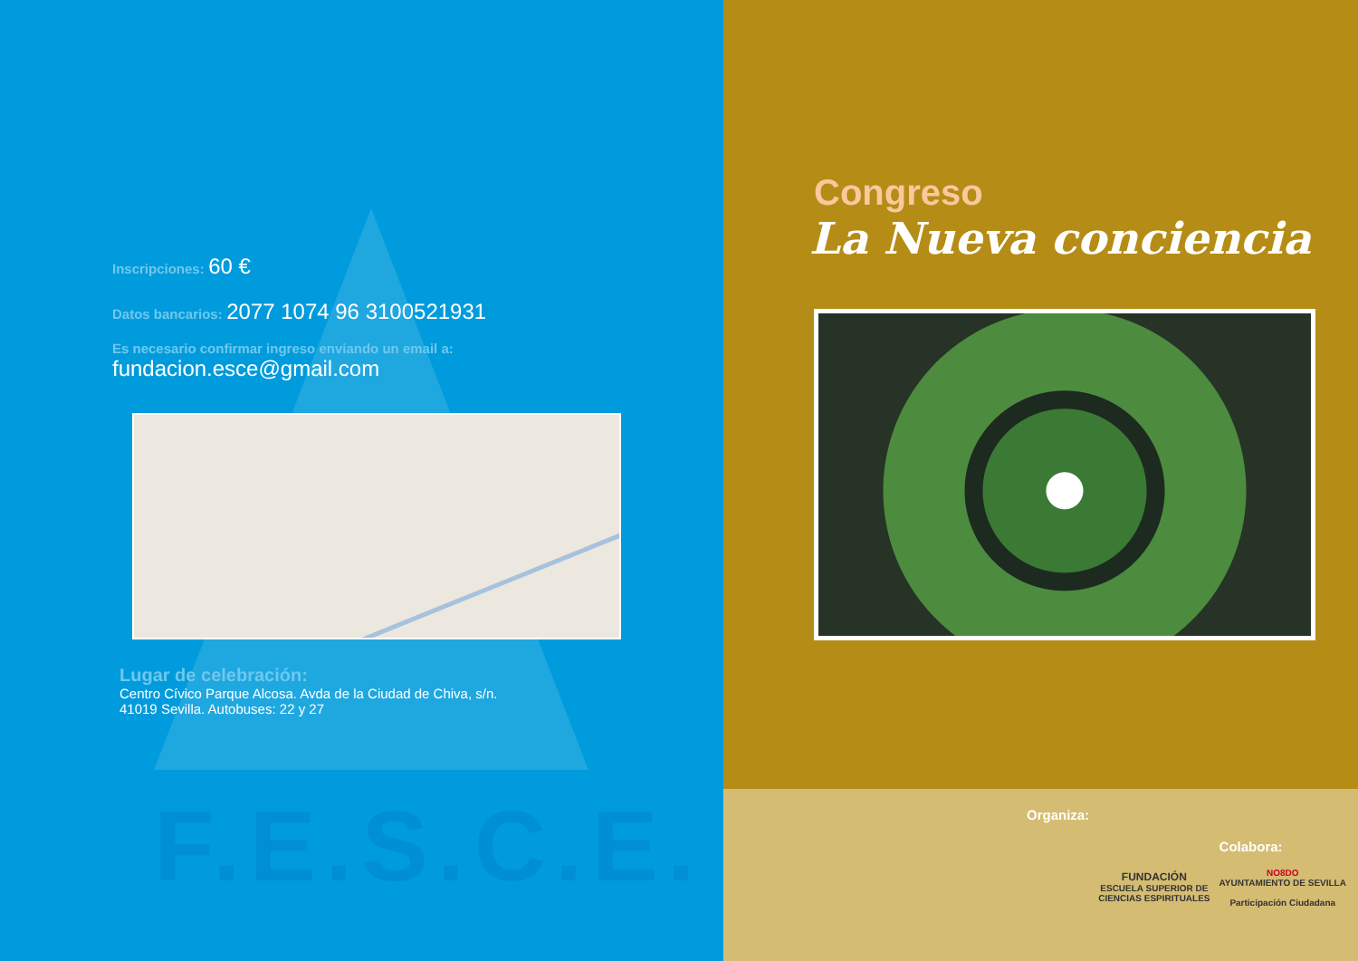F.E.S.C.E.
Inscripciones: 60 €
Datos bancarios: 2077 1074 96 3100521931
Es necesario confirmar ingreso enviando un email a:
fundacion.esce@gmail.com
Lugar de celebración:
Centro Cívico Parque Alcosa. Avda de la Ciudad de Chiva, s/n.
41019 Sevilla. Autobuses: 22 y 27
Congreso
La Nueva conciencia
Organiza:
FUNDACIÓN
ESCUELA SUPERIOR DE
CIENCIAS ESPIRITUALES
Colabora:
NO8DO
AYUNTAMIENTO DE SEVILLA
Participación Ciudadana